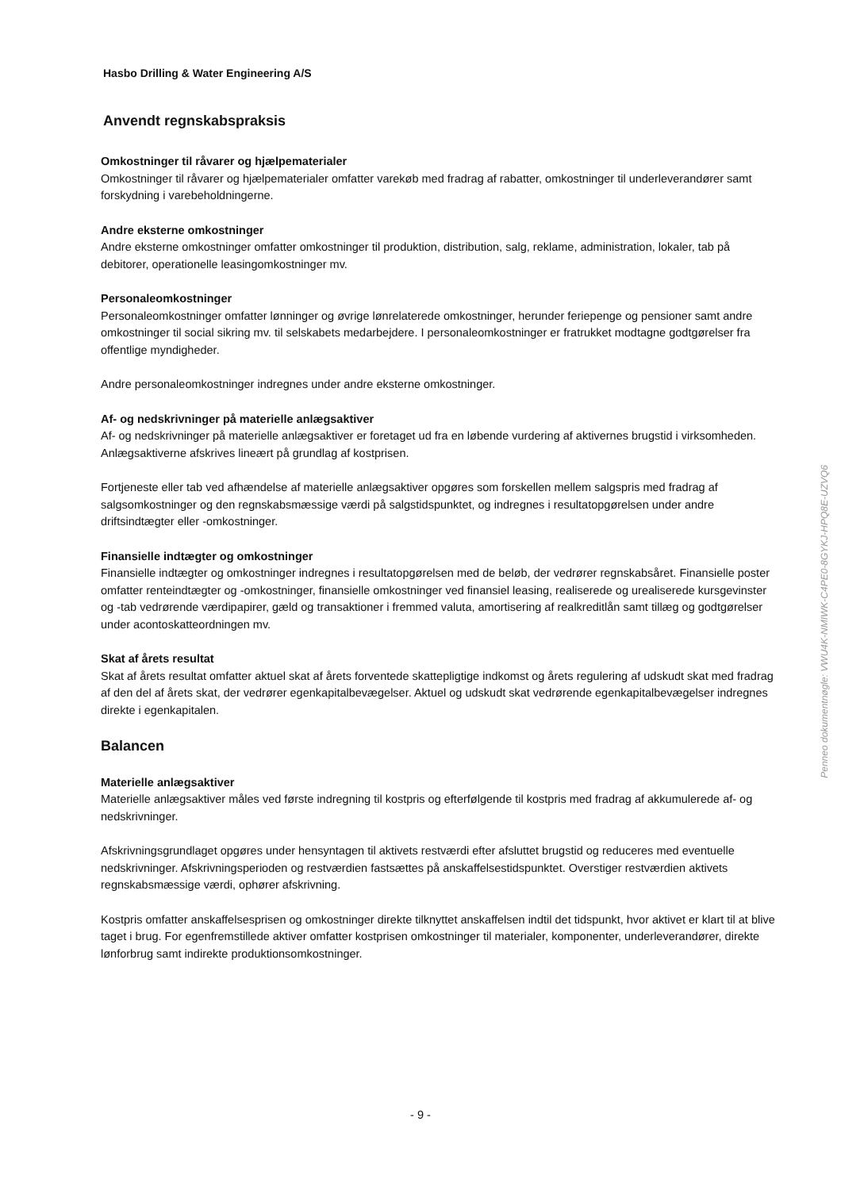Hasbo Drilling & Water Engineering A/S
Anvendt regnskabspraksis
Omkostninger til råvarer og hjælpematerialer
Omkostninger til råvarer og hjælpematerialer omfatter varekøb med fradrag af rabatter, omkostninger til underleverandører samt forskydning i varebeholdningerne.
Andre eksterne omkostninger
Andre eksterne omkostninger omfatter omkostninger til produktion, distribution, salg, reklame, administration, lokaler, tab på debitorer, operationelle leasingomkostninger mv.
Personaleomkostninger
Personaleomkostninger omfatter lønninger og øvrige lønrelaterede omkostninger, herunder feriepenge og pensioner samt andre omkostninger til social sikring mv. til selskabets medarbejdere. I personaleomkostninger er fratrukket modtagne godtgørelser fra offentlige myndigheder.
Andre personaleomkostninger indregnes under andre eksterne omkostninger.
Af- og nedskrivninger på materielle anlægsaktiver
Af- og nedskrivninger på materielle anlægsaktiver er foretaget ud fra en løbende vurdering af aktivernes brugstid i virksomheden. Anlægsaktiverne afskrives lineært på grundlag af kostprisen.
Fortjeneste eller tab ved afhændelse af materielle anlægsaktiver opgøres som forskellen mellem salgspris med fradrag af salgsomkostninger og den regnskabsmæssige værdi på salgstidspunktet, og indregnes i resultatopgørelsen under andre driftsindtægter eller -omkostninger.
Finansielle indtægter og omkostninger
Finansielle indtægter og omkostninger indregnes i resultatopgørelsen med de beløb, der vedrører regnskabsåret. Finansielle poster omfatter renteindtægter og -omkostninger, finansielle omkostninger ved finansiel leasing, realiserede og urealiserede kursgevinster og -tab vedrørende værdipapirer, gæld og transaktioner i fremmed valuta, amortisering af realkreditlån samt tillæg og godtgørelser under acontoskatteordningen mv.
Skat af årets resultat
Skat af årets resultat omfatter aktuel skat af årets forventede skattepligtige indkomst og årets regulering af udskudt skat med fradrag af den del af årets skat, der vedrører egenkapitalbevægelser. Aktuel og udskudt skat vedrørende egenkapitalbevægelser indregnes direkte i egenkapitalen.
Balancen
Materielle anlægsaktiver
Materielle anlægsaktiver måles ved første indregning til kostpris og efterfølgende til kostpris med fradrag af akkumulerede af- og nedskrivninger.
Afskrivningsgrundlaget opgøres under hensyntagen til aktivets restværdi efter afsluttet brugstid og reduceres med eventuelle nedskrivninger. Afskrivningsperioden og restværdien fastsættes på anskaffelsestidspunktet. Overstiger restværdien aktivets regnskabsmæssige værdi, ophører afskrivning.
Kostpris omfatter anskaffelsesprisen og omkostninger direkte tilknyttet anskaffelsen indtil det tidspunkt, hvor aktivet er klart til at blive taget i brug. For egenfremstillede aktiver omfatter kostprisen omkostninger til materialer, komponenter, underleverandører, direkte lønforbrug samt indirekte produktionsomkostninger.
Penneo dokumentnøgle: VWU4K-NMIWK-C4PE0-8GYKJ-HPQ8E-UZVQ6
- 9 -